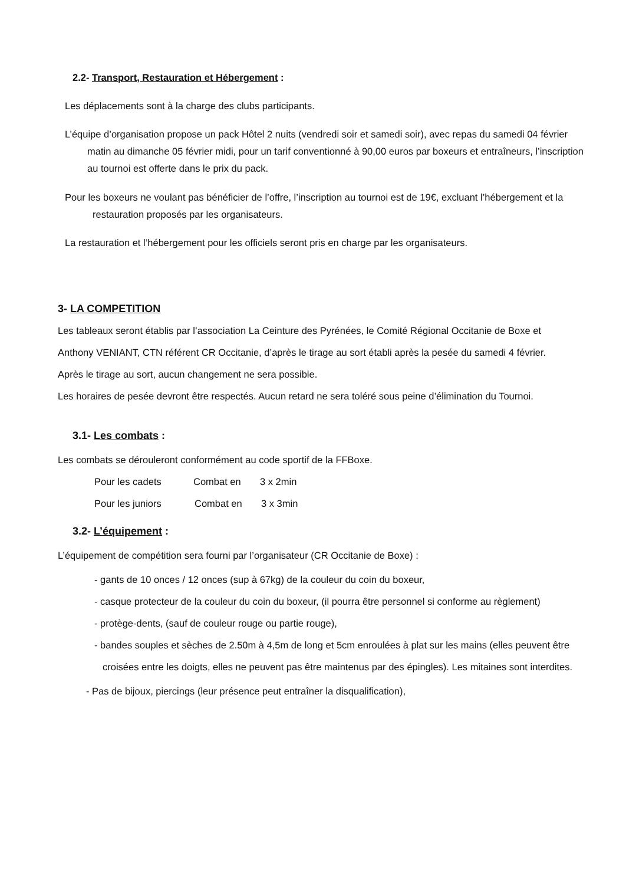2.2- Transport, Restauration et Hébergement :
Les déplacements sont à la charge des clubs participants.
L’équipe d’organisation propose un pack Hôtel 2 nuits (vendredi soir et samedi soir), avec repas du samedi 04 février matin au dimanche 05 février midi, pour un tarif conventionné à 90,00 euros par boxeurs et entraîneurs, l’inscription au tournoi est offerte dans le prix du pack.
Pour les boxeurs ne voulant pas bénéficier de l’offre, l’inscription au tournoi est de 19€, excluant l’hébergement et la restauration proposés par les organisateurs.
La restauration et l’hébergement pour les officiels seront pris en charge par les organisateurs.
3- LA COMPETITION
Les tableaux seront établis par l’association La Ceinture des Pyrénées, le Comité Régional Occitanie de Boxe et
Anthony VENIANT, CTN référent CR Occitanie, d’après le tirage au sort établi après la pesée du samedi 4 février.
Après le tirage au sort, aucun changement ne sera possible.
Les horaires de pesée devront être respectés. Aucun retard ne sera toléré sous peine d’élimination du Tournoi.
3.1- Les combats :
Les combats se dérouleront conformément au code sportif de la FFBoxe.
Pour les cadets Combat en 3 x 2min
Pour les juniors Combat en 3 x 3min
3.2- L’équipement :
L’équipement de compétition sera fourni par l’organisateur (CR Occitanie de Boxe) :
- gants de 10 onces / 12 onces (sup à 67kg) de la couleur du coin du boxeur,
- casque protecteur de la couleur du coin du boxeur, (il pourra être personnel si conforme au règlement)
- protège-dents, (sauf de couleur rouge ou partie rouge),
- bandes souples et sèches de 2.50m à 4,5m de long et 5cm enroulées à plat sur les mains (elles peuvent être croisées entre les doigts, elles ne peuvent pas être maintenus par des épingles). Les mitaines sont interdites.
- Pas de bijoux, piercings (leur présence peut entraîner la disqualification),